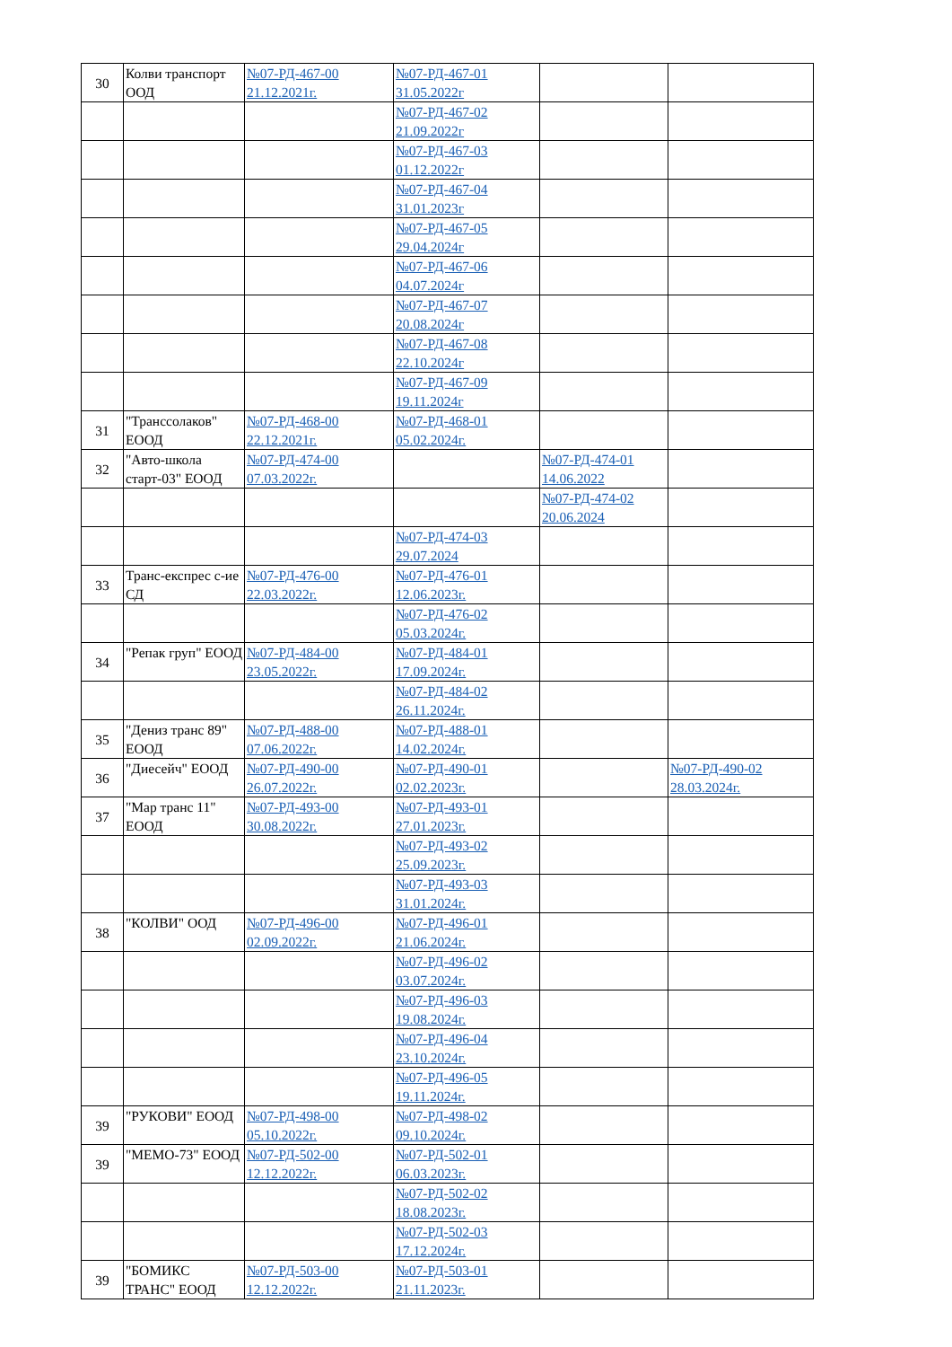| 30 | Колви транспорт ООД | №07-РД-467-00 21.12.2021г. | №07-РД-467-01 31.05.2022г | | |
| | | | №07-РД-467-02 21.09.2022г | | |
| | | | №07-РД-467-03 01.12.2022г | | |
| | | | №07-РД-467-04 31.01.2023г | | |
| | | | №07-РД-467-05 29.04.2024г | | |
| | | | №07-РД-467-06 04.07.2024г | | |
| | | | №07-РД-467-07 20.08.2024г | | |
| | | | №07-РД-467-08 22.10.2024г | | |
| | | | №07-РД-467-09 19.11.2024г | | |
| 31 | "Транссолаков" ЕООД | №07-РД-468-00 22.12.2021г. | №07-РД-468-01 05.02.2024г. | | |
| 32 | "Авто-школа старт-03" ЕООД | №07-РД-474-00 07.03.2022г. | | №07-РД-474-01 14.06.2022 | |
| | | | | №07-РД-474-02 20.06.2024 | |
| | | | №07-РД-474-03 29.07.2024 | | |
| 33 | Транс-експрес с-ие СД | №07-РД-476-00 22.03.2022г. | №07-РД-476-01 12.06.2023г. | | |
| | | | №07-РД-476-02 05.03.2024г. | | |
| 34 | "Репак груп" ЕООД | №07-РД-484-00 23.05.2022г. | №07-РД-484-01 17.09.2024г. | | |
| | | | №07-РД-484-02 26.11.2024г. | | |
| 35 | "Дениз транс 89" ЕООД | №07-РД-488-00 07.06.2022г. | №07-РД-488-01 14.02.2024г. | | |
| 36 | "Диесейч" ЕООД | №07-РД-490-00 26.07.2022г. | №07-РД-490-01 02.02.2023г. | | №07-РД-490-02 28.03.2024г. |
| 37 | "Мар транс 11" ЕООД | №07-РД-493-00 30.08.2022г. | №07-РД-493-01 27.01.2023г. | | |
| | | | №07-РД-493-02 25.09.2023г. | | |
| | | | №07-РД-493-03 31.01.2024г. | | |
| 38 | "КОЛВИ" ООД | №07-РД-496-00 02.09.2022г. | №07-РД-496-01 21.06.2024г. | | |
| | | | №07-РД-496-02 03.07.2024г. | | |
| | | | №07-РД-496-03 19.08.2024г. | | |
| | | | №07-РД-496-04 23.10.2024г. | | |
| | | | №07-РД-496-05 19.11.2024г. | | |
| 39 | "РУКОВИ" ЕООД | №07-РД-498-00 05.10.2022г. | №07-РД-498-02 09.10.2024г. | | |
| 39 | "МЕМО-73" ЕООД | №07-РД-502-00 12.12.2022г. | №07-РД-502-01 06.03.2023г. | | |
| | | | №07-РД-502-02 18.08.2023г. | | |
| | | | №07-РД-502-03 17.12.2024г. | | |
| 39 | "БОМИКС ТРАНС" ЕООД | №07-РД-503-00 12.12.2022г. | №07-РД-503-01 21.11.2023г. | | |